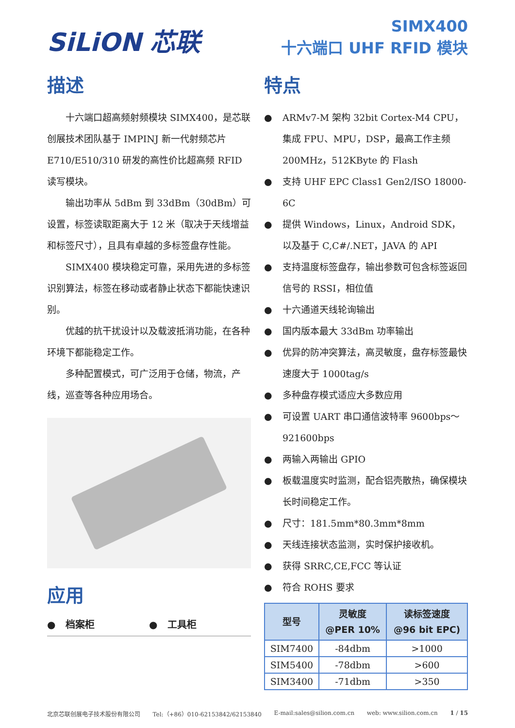SiLiON 芯联
SIMX400
十六端口 UHF RFID 模块
描述
十六端口超高频射频模块 SIMX400，是芯联创展技术团队基于 IMPINJ 新一代射频芯片 E710/E510/310 研发的高性价比超高频 RFID 读写模块。
输出功率从 5dBm 到 33dBm（30dBm）可设置，标签读取距离大于 12 米（取决于天线增益和标签尺寸），且具有卓越的多标签盘存性能。
SIMX400 模块稳定可靠，采用先进的多标签识别算法，标签在移动或者静止状态下都能快速识别。
优越的抗干扰设计以及载波抵消功能，在各种环境下都能稳定工作。
多种配置模式，可广泛用于仓储，物流，产线，巡查等各种应用场合。
应用
● 档案柜 ● 工具柜
特点
● ARMv7-M 架构 32bit Cortex-M4 CPU，集成 FPU、MPU，DSP，最高工作主频 200MHz，512KByte 的 Flash
● 支持 UHF EPC Class1 Gen2/ISO 18000-6C
● 提供 Windows，Linux，Android SDK，以及基于 C,C#/.NET，JAVA 的 API
● 支持温度标签盘存，输出参数可包含标签返回信号的 RSSI，相位值
● 十六通道天线轮询输出
● 国内版本最大 33dBm 功率输出
● 优异的防冲突算法，高灵敏度，盘存标签最快速度大于 1000tag/s
● 多种盘存模式适应大多数应用
● 可设置 UART 串口通信波特率 9600bps～921600bps
● 两输入两输出 GPIO
● 板载温度实时监测，配合铝壳散热，确保模块长时间稳定工作。
● 尺寸：181.5mm*80.3mm*8mm
● 天线连接状态监测，实时保护接收机。
● 获得 SRRC,CE,FCC 等认证
● 符合 ROHS 要求
| 型号 | 灵敏度 @PER 10% | 读标签速度 @96 bit EPC) |
| --- | --- | --- |
| SIM7400 | -84dbm | >1000 |
| SIM5400 | -78dbm | >600 |
| SIM3400 | -71dbm | >350 |
北京芯联创展电子技术股份有限公司 Tel:（+86）010-62153842/62153840 E-mail:sales@silion.com.cn web: www.silion.com.cn 1 / 15